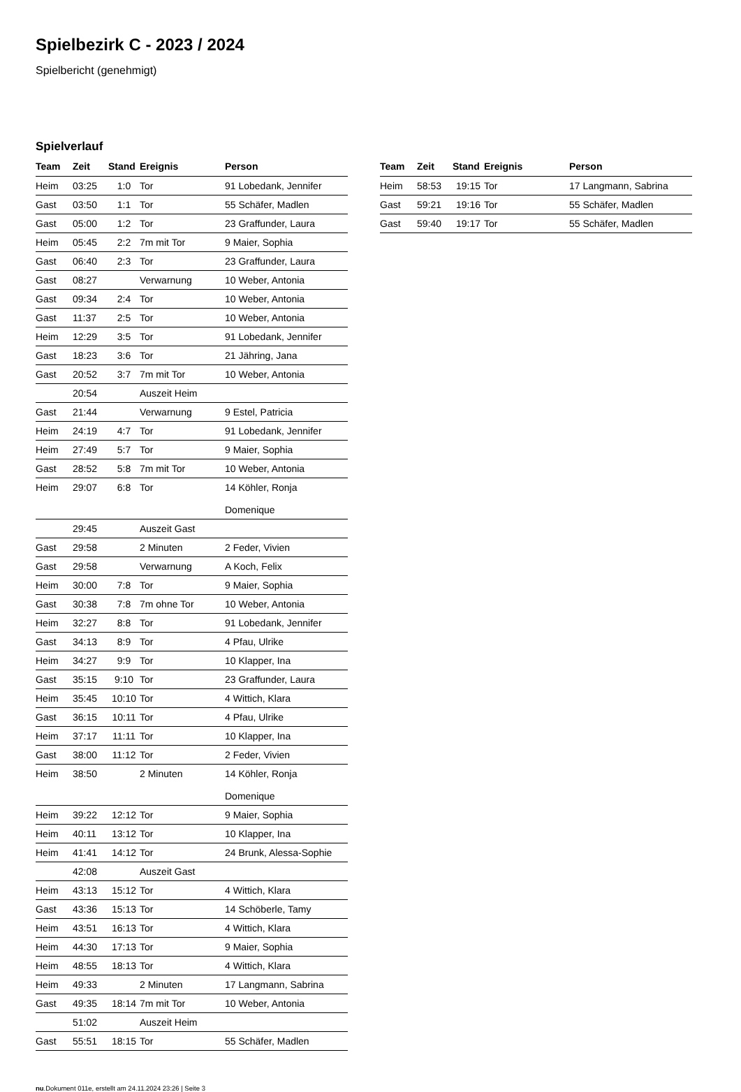Spielbezirk C - 2023 / 2024
Spielbericht (genehmigt)
Spielverlauf
| Team | Zeit | Stand | Ereignis | Person |
| --- | --- | --- | --- | --- |
| Heim | 03:25 | 1:0 | Tor | 91 Lobedank, Jennifer |
| Gast | 03:50 | 1:1 | Tor | 55 Schäfer, Madlen |
| Gast | 05:00 | 1:2 | Tor | 23 Graffunder, Laura |
| Heim | 05:45 | 2:2 | 7m mit Tor | 9 Maier, Sophia |
| Gast | 06:40 | 2:3 | Tor | 23 Graffunder, Laura |
| Gast | 08:27 | | Verwarnung | 10 Weber, Antonia |
| Gast | 09:34 | 2:4 | Tor | 10 Weber, Antonia |
| Gast | 11:37 | 2:5 | Tor | 10 Weber, Antonia |
| Heim | 12:29 | 3:5 | Tor | 91 Lobedank, Jennifer |
| Gast | 18:23 | 3:6 | Tor | 21 Jähring, Jana |
| Gast | 20:52 | 3:7 | 7m mit Tor | 10 Weber, Antonia |
| | 20:54 | | Auszeit Heim | |
| Gast | 21:44 | | Verwarnung | 9 Estel, Patricia |
| Heim | 24:19 | 4:7 | Tor | 91 Lobedank, Jennifer |
| Heim | 27:49 | 5:7 | Tor | 9 Maier, Sophia |
| Gast | 28:52 | 5:8 | 7m mit Tor | 10 Weber, Antonia |
| Heim | 29:07 | 6:8 | Tor | 14 Köhler, Ronja Domenique |
| | 29:45 | | Auszeit Gast | |
| Gast | 29:58 | | 2 Minuten | 2 Feder, Vivien |
| Gast | 29:58 | | Verwarnung | A Koch, Felix |
| Heim | 30:00 | 7:8 | Tor | 9 Maier, Sophia |
| Gast | 30:38 | 7:8 | 7m ohne Tor | 10 Weber, Antonia |
| Heim | 32:27 | 8:8 | Tor | 91 Lobedank, Jennifer |
| Gast | 34:13 | 8:9 | Tor | 4 Pfau, Ulrike |
| Heim | 34:27 | 9:9 | Tor | 10 Klapper, Ina |
| Gast | 35:15 | 9:10 | Tor | 23 Graffunder, Laura |
| Heim | 35:45 | 10:10 | Tor | 4 Wittich, Klara |
| Gast | 36:15 | 10:11 | Tor | 4 Pfau, Ulrike |
| Heim | 37:17 | 11:11 | Tor | 10 Klapper, Ina |
| Gast | 38:00 | 11:12 | Tor | 2 Feder, Vivien |
| Heim | 38:50 | | 2 Minuten | 14 Köhler, Ronja Domenique |
| Heim | 39:22 | 12:12 | Tor | 9 Maier, Sophia |
| Heim | 40:11 | 13:12 | Tor | 10 Klapper, Ina |
| Heim | 41:41 | 14:12 | Tor | 24 Brunk, Alessa-Sophie |
| | 42:08 | | Auszeit Gast | |
| Heim | 43:13 | 15:12 | Tor | 4 Wittich, Klara |
| Gast | 43:36 | 15:13 | Tor | 14 Schöberle, Tamy |
| Heim | 43:51 | 16:13 | Tor | 4 Wittich, Klara |
| Heim | 44:30 | 17:13 | Tor | 9 Maier, Sophia |
| Heim | 48:55 | 18:13 | Tor | 4 Wittich, Klara |
| Heim | 49:33 | | 2 Minuten | 17 Langmann, Sabrina |
| Gast | 49:35 | 18:14 | 7m mit Tor | 10 Weber, Antonia |
| | 51:02 | | Auszeit Heim | |
| Gast | 55:51 | 18:15 | Tor | 55 Schäfer, Madlen |
| Team | Zeit | Stand | Ereignis | Person |
| --- | --- | --- | --- | --- |
| Heim | 58:53 | 19:15 | Tor | 17 Langmann, Sabrina |
| Gast | 59:21 | 19:16 | Tor | 55 Schäfer, Madlen |
| Gast | 59:40 | 19:17 | Tor | 55 Schäfer, Madlen |
nu.Dokument 011e, erstellt am 24.11.2024 23:26 | Seite 3